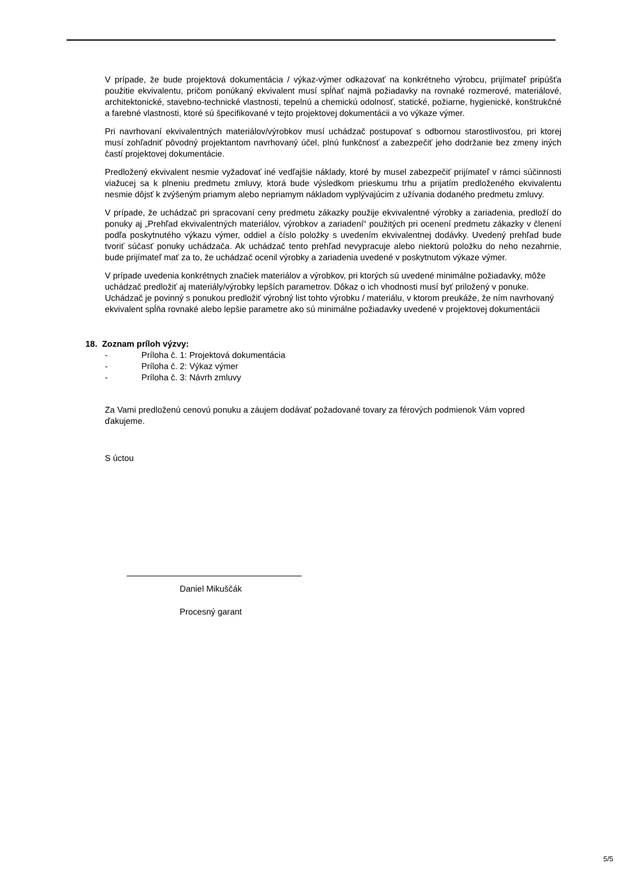V prípade, že bude projektová dokumentácia / výkaz-výmer odkazovať na konkrétneho výrobcu, prijímateľ pripúšťa použitie ekvivalentu, pričom ponúkaný ekvivalent musí spĺňať najmä požiadavky na rovnaké rozmerové, materiálové, architektonické, stavebno-technické vlastnosti, tepelnú a chemickú odolnosť, statické, požiarne, hygienické, konštrukčné a farebné vlastnosti, ktoré sú špecifikované v tejto projektovej dokumentácii a vo výkaze výmer.
Pri navrhovaní ekvivalentných materiálov/výrobkov musí uchádzač postupovať s odbornou starostlivosťou, pri ktorej musí zohľadniť pôvodný projektantom navrhovaný účel, plnú funkčnosť a zabezpečiť jeho dodržanie bez zmeny iných častí projektovej dokumentácie.
Predložený ekvivalent nesmie vyžadovať iné vedľajšie náklady, ktoré by musel zabezpečiť prijímateľ v rámci súčinnosti viažucej sa k plneniu predmetu zmluvy, ktorá bude výsledkom prieskumu trhu a prijatím predloženého ekvivalentu nesmie dôjsť k zvýšeným priamym alebo nepriamym nákladom vyplývajúcim z užívania dodaného predmetu zmluvy.
V prípade, že uchádzač pri spracovaní ceny predmetu zákazky použije ekvivalentné výrobky a zariadenia, predloží do ponuky aj „Prehľad ekvivalentných materiálov, výrobkov a zariadení“ použitých pri ocenení predmetu zákazky v členení podľa poskytnutého výkazu výmer, oddiel a číslo položky s uvedením ekvivalentnej dodávky. Uvedený prehľad bude tvoriť súčasť ponuky uchádzača. Ak uchádzač tento prehľad nevypracuje alebo niektorú položku do neho nezahrnie, bude prijímateľ mať za to, že uchádzač ocenil výrobky a zariadenia uvedené v poskytnutom výkaze výmer.
V prípade uvedenia konkrétnych značiek materiálov a výrobkov, pri ktorých sú uvedené minimálne požiadavky, môže uchádzač predložiť aj materiály/výrobky lepších parametrov. Dôkaz o ich vhodnosti musí byť priložený v ponuke. Uchádzač je povinný s ponukou predložiť výrobný list tohto výrobku / materiálu, v ktorom preukáže, že ním navrhovaný ekvivalent spĺňa rovnaké alebo lepšie parametre ako sú minimálne požiadavky uvedené v projektovej dokumentácii
18. Zoznam príloh výzvy:
- Príloha č. 1: Projektová dokumentácia
- Príloha č. 2: Výkaz výmer
- Príloha č. 3: Návrh zmluvy
Za Vami predloženú cenovú ponuku a záujem dodávať požadované tovary za férových podmienok Vám vopred ďakujeme.
S úctou
Daniel Mikuščák
Procesný garant
5/5